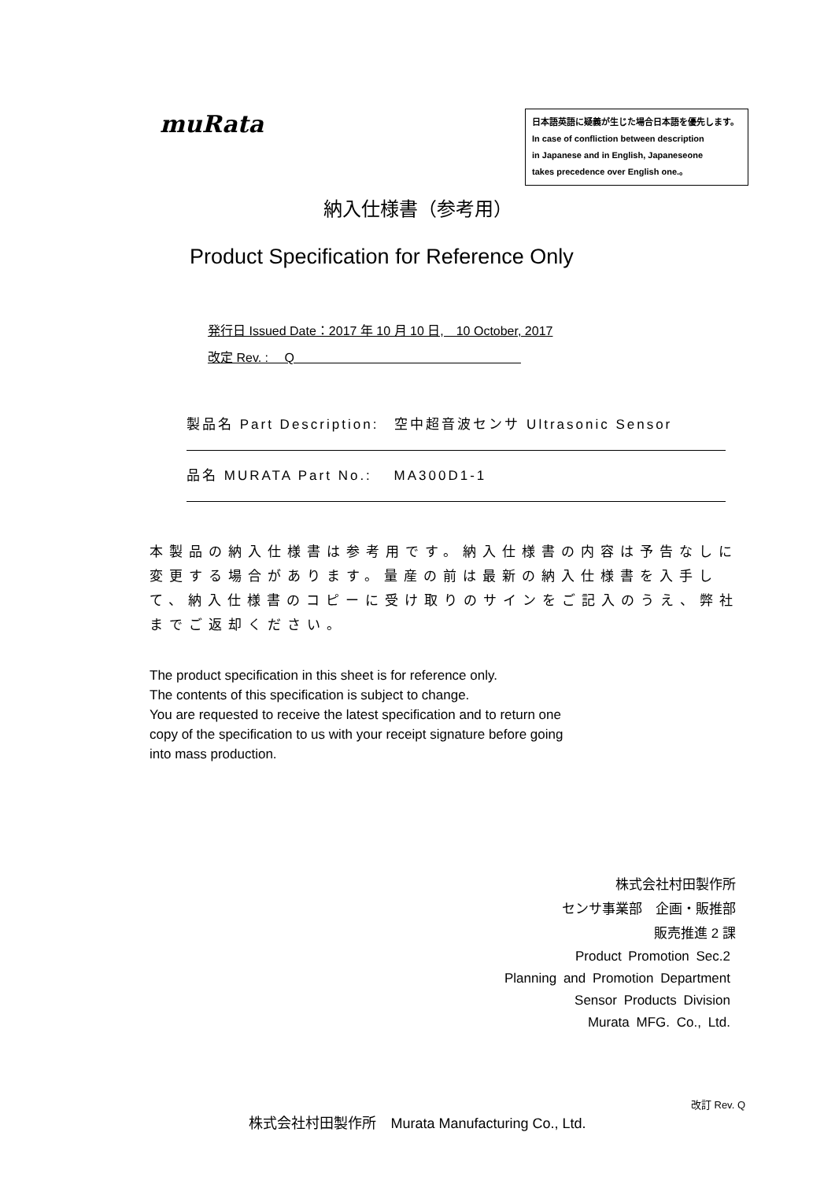muRata
日本語英語に疑義が生じた場合日本語を優先します。
In case of confliction between description
in Japanese and in English, Japaneseone
takes precedence over English one.。
納入仕様書（参考用）
Product Specification for Reference Only
発行日 Issued Date：2017 年 10 月 10 日,　10 October, 2017
改定 Rev. :　 Q　　　　　　　　　　　　　　　　　　
製品名 Part Description:　空中超音波センサ Ultrasonic Sensor
品名 MURATA Part No.:　 MA300D1-1
本製品の納入仕様書は参考用です。納入仕様書の内容は予告なしに変更する場合があります。量産の前は最新の納入仕様書を入手して、納入仕様書のコピーに受け取りのサインをご記入のうえ、弊社までご返却ください。
The product specification in this sheet is for reference only.
The contents of this specification is subject to change.
You are requested to receive the latest specification and to return one
copy of the specification to us with your receipt signature before going
into mass production.
株式会社村田製作所
センサ事業部　企画・販推部
販売推進 2 課
Product Promotion Sec.2
Planning and Promotion Department
Sensor Products Division
Murata MFG. Co., Ltd.
改訂 Rev. Q
株式会社村田製作所　Murata Manufacturing Co., Ltd.